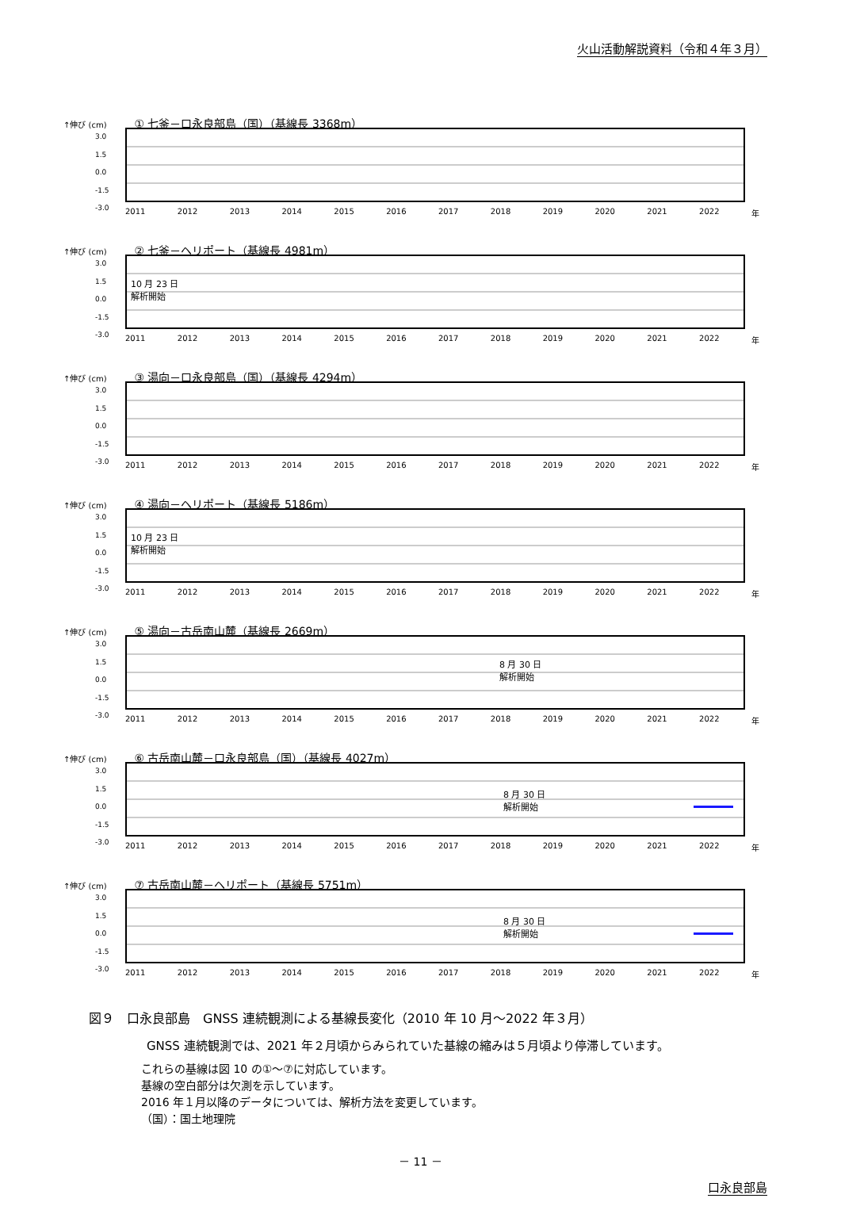火山活動解説資料（令和４年３月）
↑伸び (cm) ① 七釜－口永良部島（国）（基線長 3368m）
3.0
1.5
0.0
-1.5
-3.0
2011 2012 2013 2014 2015 2016 2017 2018 2019 2020 2021 2022 年
↑伸び (cm) ② 七釜－ヘリポート（基線長 4981m）
3.0
1.5
0.0
-1.5
-3.0
10 月 23 日
解析開始
2011 2012 2013 2014 2015 2016 2017 2018 2019 2020 2021 2022 年
↑伸び (cm) ③ 湯向－口永良部島（国）（基線長 4294m）
3.0
1.5
0.0
-1.5
-3.0
2011 2012 2013 2014 2015 2016 2017 2018 2019 2020 2021 2022 年
↑伸び (cm) ④ 湯向－ヘリポート（基線長 5186m）
3.0
1.5
0.0
-1.5
-3.0
10 月 23 日
解析開始
2011 2012 2013 2014 2015 2016 2017 2018 2019 2020 2021 2022 年
↑伸び (cm) ⑤ 湯向－古岳南山麓（基線長 2669m）
3.0
1.5
0.0
-1.5
-3.0
8 月 30 日
解析開始
2011 2012 2013 2014 2015 2016 2017 2018 2019 2020 2021 2022 年
↑伸び (cm) ⑥ 古岳南山麓－口永良部島（国）（基線長 4027m）
3.0
1.5
0.0
-1.5
-3.0
8 月 30 日
解析開始
2011 2012 2013 2014 2015 2016 2017 2018 2019 2020 2021 2022 年
↑伸び (cm) ⑦ 古岳南山麓－ヘリポート（基線長 5751m）
3.0
1.5
0.0
-1.5
-3.0
8 月 30 日
解析開始
2011 2012 2013 2014 2015 2016 2017 2018 2019 2020 2021 2022 年
図９　口永良部島　GNSS 連続観測による基線長変化（2010 年 10 月～2022 年３月）
GNSS 連続観測では、2021 年２月頃からみられていた基線の縮みは５月頃より停滞しています。
これらの基線は図 10 の①～⑦に対応しています。
基線の空白部分は欠測を示しています。
2016 年１月以降のデータについては、解析方法を変更しています。
（国）：国土地理院
－ 11 －
口永良部島